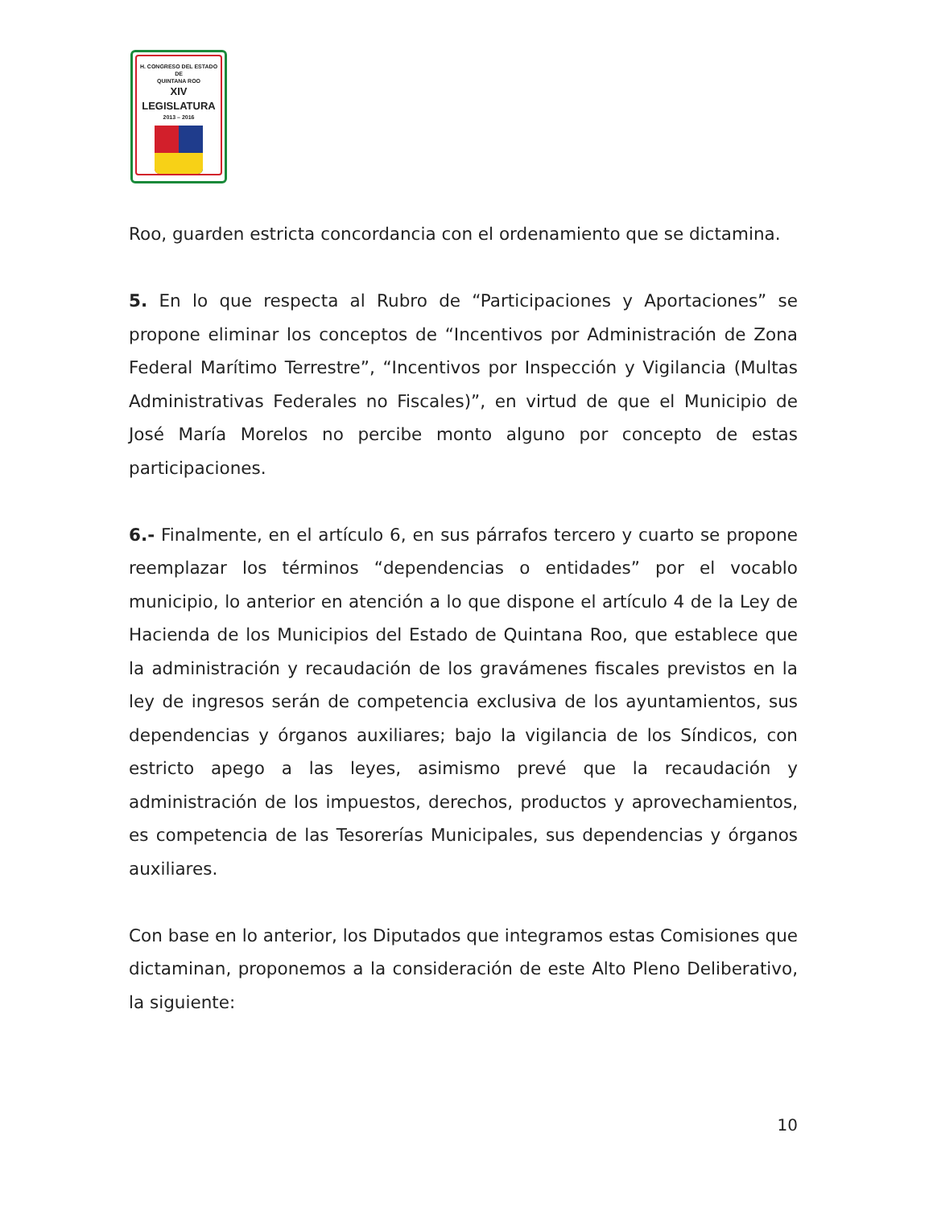H. CONGRESO DEL ESTADO
DE
QUINTANA ROO
XIV LEGISLATURA
2013 – 2016
Roo, guarden estricta concordancia con el ordenamiento que se dictamina.
5. En lo que respecta al Rubro de “Participaciones y Aportaciones” se propone eliminar los conceptos de “Incentivos por Administración de Zona Federal Marítimo Terrestre”, “Incentivos por Inspección y Vigilancia (Multas Administrativas Federales no Fiscales)”, en virtud de que el Municipio de José María Morelos no percibe monto alguno por concepto de estas participaciones.
6.- Finalmente, en el artículo 6, en sus párrafos tercero y cuarto se propone reemplazar los términos “dependencias o entidades” por el vocablo municipio, lo anterior en atención a lo que dispone el artículo 4 de la Ley de Hacienda de los Municipios del Estado de Quintana Roo, que establece que la administración y recaudación de los gravámenes fiscales previstos en la ley de ingresos serán de competencia exclusiva de los ayuntamientos, sus dependencias y órganos auxiliares; bajo la vigilancia de los Síndicos, con estricto apego a las leyes, asimismo prevé que la recaudación y administración de los impuestos, derechos, productos y aprovechamientos, es competencia de las Tesorerías Municipales, sus dependencias y órganos auxiliares.
Con base en lo anterior, los Diputados que integramos estas Comisiones que dictaminan, proponemos a la consideración de este Alto Pleno Deliberativo, la siguiente:
10